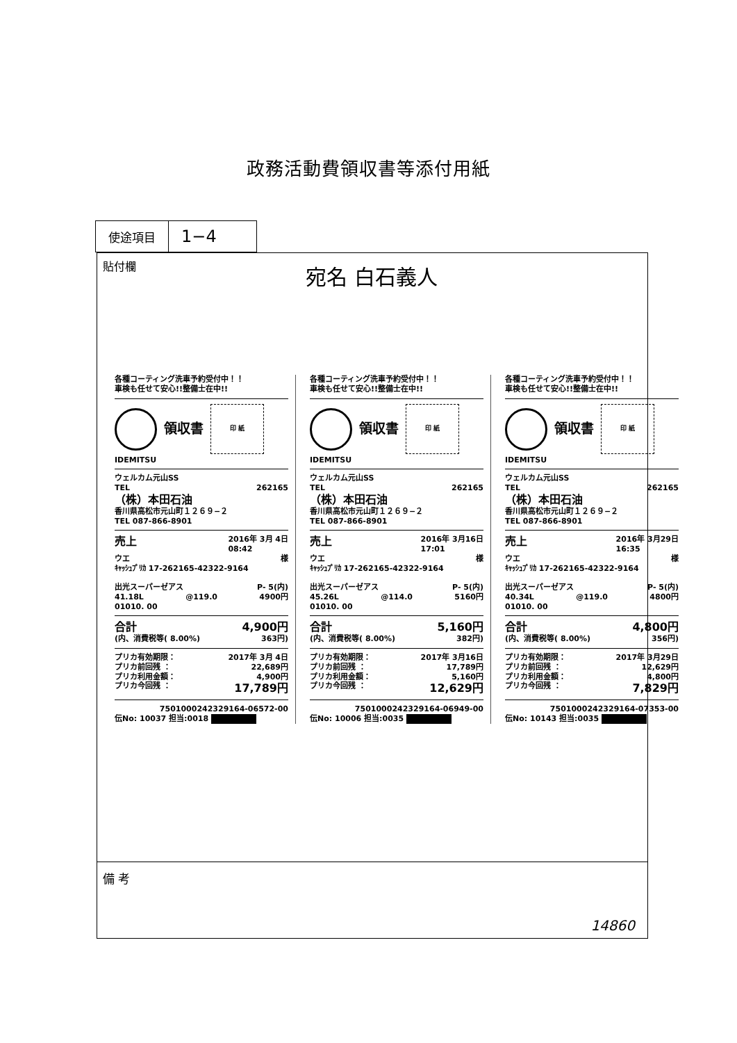政務活動費領収書等添付用紙
| 使途項目 | 1−4 |
貼付欄
宛名 白石義人
各種コーティング洗車予約受付中！！
車検も任せて安心!!整備士在中!!
領収書
印 紙
IDEMITSU
ウェルカム元山SS
TEL 262165
（株）本田石油
香川県高松市元山町１２６９−２
TEL 087-866-8901
売上 2016年 3月 4日
08:42
ウエ 様
ｷｬｯｼｭﾌﾟﾘｶ 17-262165-42322-9164
出光スーパーゼアス P- 5(内)
41.18L @119.0 4900円
01010. 00
合計 4,900円
(内、消費税等( 8.00%) 363円)
プリカ有効期限： 2017年 3月 4日
プリカ前回残 ： 22,689円
プリカ利用金額： 4,900円
プリカ今回残 ： 17,789円
7501000242329164-06572-00
伝No: 10037 担当:0018
各種コーティング洗車予約受付中！！
車検も任せて安心!!整備士在中!!
領収書
印 紙
IDEMITSU
ウェルカム元山SS
TEL 262165
（株）本田石油
香川県高松市元山町１２６９−２
TEL 087-866-8901
売上 2016年 3月16日
17:01
ウエ 様
ｷｬｯｼｭﾌﾟﾘｶ 17-262165-42322-9164
出光スーパーゼアス P- 5(内)
45.26L @114.0 5160円
01010. 00
合計 5,160円
(内、消費税等( 8.00%) 382円)
プリカ有効期限： 2017年 3月16日
プリカ前回残 ： 17,789円
プリカ利用金額： 5,160円
プリカ今回残 ： 12,629円
7501000242329164-06949-00
伝No: 10006 担当:0035
各種コーティング洗車予約受付中！！
車検も任せて安心!!整備士在中!!
領収書
印 紙
IDEMITSU
ウェルカム元山SS
TEL 262165
（株）本田石油
香川県高松市元山町１２６９−２
TEL 087-866-8901
売上 2016年 3月29日
16:35
ウエ 様
ｷｬｯｼｭﾌﾟﾘｶ 17-262165-42322-9164
出光スーパーゼアス P- 5(内)
40.34L @119.0 4800円
01010. 00
合計 4,800円
(内、消費税等( 8.00%) 356円)
プリカ有効期限： 2017年 3月29日
プリカ前回残 ： 12,629円
プリカ利用金額： 4,800円
プリカ今回残 ： 7,829円
7501000242329164-07353-00
伝No: 10143 担当:0035
備 考
14860